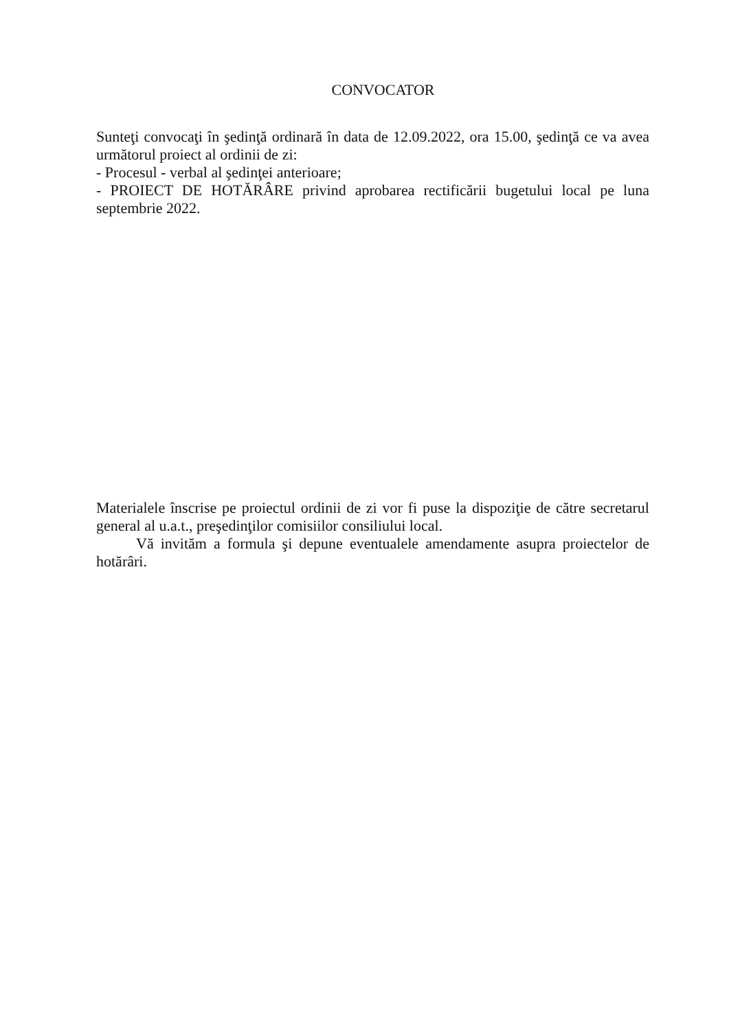CONVOCATOR
Sunteţi convocaţi în şedinţă ordinară în data de 12.09.2022, ora 15.00, şedinţă ce va avea următorul proiect al ordinii de zi:
- Procesul - verbal al şedinţei anterioare;
- PROIECT DE HOTĂRÂRE privind aprobarea rectificării bugetului local pe luna septembrie 2022.
Materialele înscrise pe proiectul ordinii de zi vor fi puse la dispoziţie de către secretarul general al u.a.t., preşedinţilor comisiilor consiliului local.
Vă invităm a formula şi depune eventualele amendamente asupra proiectelor de hotărâri.